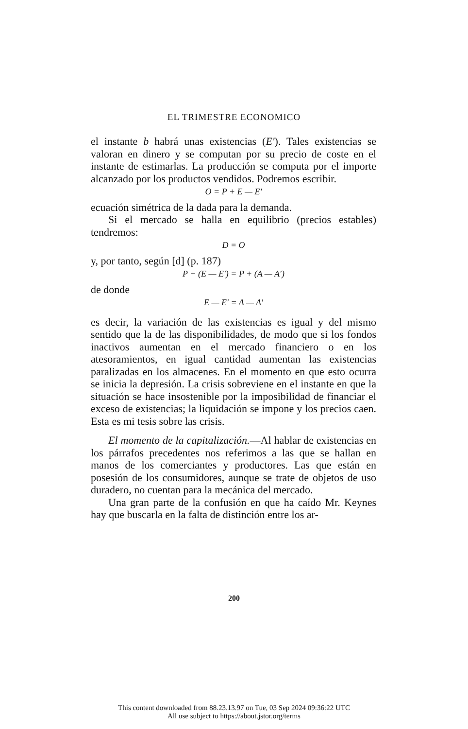EL TRIMESTRE ECONOMICO
el instante b habrá unas existencias (E'). Tales existencias se valoran en dinero y se computan por su precio de coste en el instante de estimarlas. La producción se computa por el importe alcanzado por los productos vendidos. Podremos escribir.
O = P + E — E'
ecuación simétrica de la dada para la demanda.
Si el mercado se halla en equilibrio (precios estables) tendremos:
D = O
y, por tanto, según [d] (p. 187)
P + (E — E') = P + (A — A')
de donde
E — E' = A — A'
es decir, la variación de las existencias es igual y del mismo sentido que la de las disponibilidades, de modo que si los fondos inactivos aumentan en el mercado financiero o en los atesoramientos, en igual cantidad aumentan las existencias paralizadas en los almacenes. En el momento en que esto ocurra se inicia la depresión. La crisis sobreviene en el instante en que la situación se hace insostenible por la imposibilidad de financiar el exceso de existencias; la liquidación se impone y los precios caen. Esta es mi tesis sobre las crisis.
El momento de la capitalización.—Al hablar de existencias en los párrafos precedentes nos referimos a las que se hallan en manos de los comerciantes y productores. Las que están en posesión de los consumidores, aunque se trate de objetos de uso duradero, no cuentan para la mecánica del mercado.
Una gran parte de la confusión en que ha caído Mr. Keynes hay que buscarla en la falta de distinción entre los ar-
200
This content downloaded from 88.23.13.97 on Tue, 03 Sep 2024 09:36:22 UTC
All use subject to https://about.jstor.org/terms